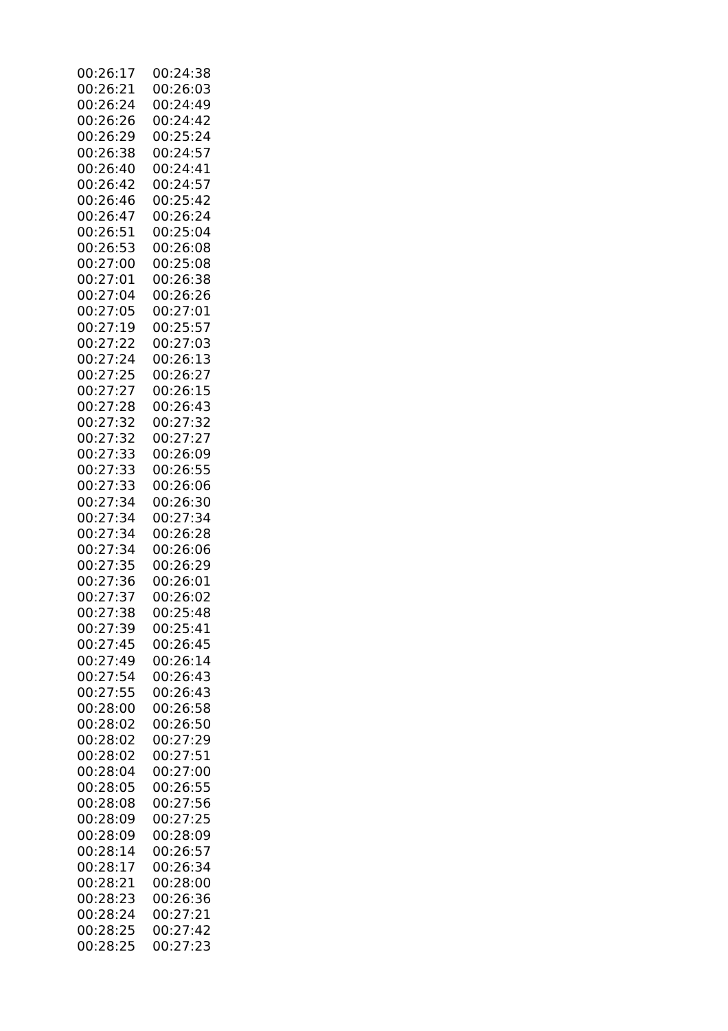| 00:26:17 | 00:24:38 |
| 00:26:21 | 00:26:03 |
| 00:26:24 | 00:24:49 |
| 00:26:26 | 00:24:42 |
| 00:26:29 | 00:25:24 |
| 00:26:38 | 00:24:57 |
| 00:26:40 | 00:24:41 |
| 00:26:42 | 00:24:57 |
| 00:26:46 | 00:25:42 |
| 00:26:47 | 00:26:24 |
| 00:26:51 | 00:25:04 |
| 00:26:53 | 00:26:08 |
| 00:27:00 | 00:25:08 |
| 00:27:01 | 00:26:38 |
| 00:27:04 | 00:26:26 |
| 00:27:05 | 00:27:01 |
| 00:27:19 | 00:25:57 |
| 00:27:22 | 00:27:03 |
| 00:27:24 | 00:26:13 |
| 00:27:25 | 00:26:27 |
| 00:27:27 | 00:26:15 |
| 00:27:28 | 00:26:43 |
| 00:27:32 | 00:27:32 |
| 00:27:32 | 00:27:27 |
| 00:27:33 | 00:26:09 |
| 00:27:33 | 00:26:55 |
| 00:27:33 | 00:26:06 |
| 00:27:34 | 00:26:30 |
| 00:27:34 | 00:27:34 |
| 00:27:34 | 00:26:28 |
| 00:27:34 | 00:26:06 |
| 00:27:35 | 00:26:29 |
| 00:27:36 | 00:26:01 |
| 00:27:37 | 00:26:02 |
| 00:27:38 | 00:25:48 |
| 00:27:39 | 00:25:41 |
| 00:27:45 | 00:26:45 |
| 00:27:49 | 00:26:14 |
| 00:27:54 | 00:26:43 |
| 00:27:55 | 00:26:43 |
| 00:28:00 | 00:26:58 |
| 00:28:02 | 00:26:50 |
| 00:28:02 | 00:27:29 |
| 00:28:02 | 00:27:51 |
| 00:28:04 | 00:27:00 |
| 00:28:05 | 00:26:55 |
| 00:28:08 | 00:27:56 |
| 00:28:09 | 00:27:25 |
| 00:28:09 | 00:28:09 |
| 00:28:14 | 00:26:57 |
| 00:28:17 | 00:26:34 |
| 00:28:21 | 00:28:00 |
| 00:28:23 | 00:26:36 |
| 00:28:24 | 00:27:21 |
| 00:28:25 | 00:27:42 |
| 00:28:25 | 00:27:23 |